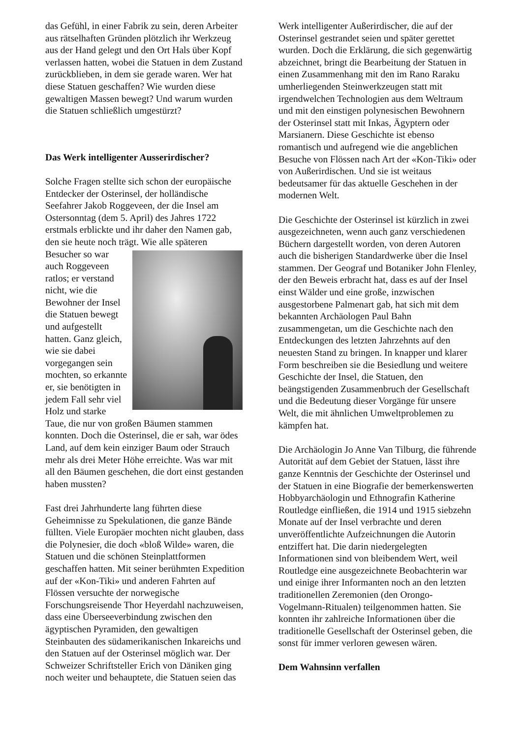das Gefühl, in einer Fabrik zu sein, deren Arbeiter aus rätselhaften Gründen plötzlich ihr Werkzeug aus der Hand gelegt und den Ort Hals über Kopf verlassen hatten, wobei die Statuen in dem Zustand zurückblieben, in dem sie gerade waren. Wer hat diese Statuen geschaffen? Wie wurden diese gewaltigen Massen bewegt? Und warum wurden die Statuen schließlich umgestürzt?
Das Werk intelligenter Ausserirdischer?
Solche Fragen stellte sich schon der europäische Entdecker der Osterinsel, der holländische Seefahrer Jakob Roggeveen, der die Insel am Ostersonntag (dem 5. April) des Jahres 1722 erstmals erblickte und ihr daher den Namen gab, den sie heute noch trägt. Wie alle späteren Besucher so war auch Roggeveen ratlos; er verstand nicht, wie die Bewohner der Insel die Statuen bewegt und aufgestellt hatten. Ganz gleich, wie sie dabei vorgegangen sein mochten, so erkannte er, sie benötigten in jedem Fall sehr viel Holz und starke Taue, die nur von großen Bäumen stammen konnten. Doch die Osterinsel, die er sah, war ödes Land, auf dem kein einziger Baum oder Strauch mehr als drei Meter Höhe erreichte. Was war mit all den Bäumen geschehen, die dort einst gestanden haben mussten?
Fast drei Jahrhunderte lang führten diese Geheimnisse zu Spekulationen, die ganze Bände füllten. Viele Europäer mochten nicht glauben, dass die Polynesier, die doch «bloß Wilde» waren, die Statuen und die schönen Steinplattformen geschaffen hatten. Mit seiner berühmten Expedition auf der «Kon-Tiki» und anderen Fahrten auf Flössen versuchte der norwegische Forschungsreisende Thor Heyerdahl nachzuweisen, dass eine Überseeverbindung zwischen den ägyptischen Pyramiden, den gewaltigen Steinbauten des südamerikanischen Inkareichs und den Statuen auf der Osterinsel möglich war. Der Schweizer Schriftsteller Erich von Däniken ging noch weiter und behauptete, die Statuen seien das
Werk intelligenter Außerirdischer, die auf der Osterinsel gestrandet seien und später gerettet wurden. Doch die Erklärung, die sich gegenwärtig abzeichnet, bringt die Bearbeitung der Statuen in einen Zusammenhang mit den im Rano Raraku umherliegenden Steinwerkzeugen statt mit irgendwelchen Technologien aus dem Weltraum und mit den einstigen polynesischen Bewohnern der Osterinsel statt mit Inkas, Ägyptern oder Marsianern. Diese Geschichte ist ebenso romantisch und aufregend wie die angeblichen Besuche von Flössen nach Art der «Kon-Tiki» oder von Außerirdischen. Und sie ist weitaus bedeutsamer für das aktuelle Geschehen in der modernen Welt.
Die Geschichte der Osterinsel ist kürzlich in zwei ausgezeichneten, wenn auch ganz verschiedenen Büchern dargestellt worden, von deren Autoren auch die bisherigen Standardwerke über die Insel stammen. Der Geograf und Botaniker John Flenley, der den Beweis erbracht hat, dass es auf der Insel einst Wälder und eine große, inzwischen ausgestorbene Palmenart gab, hat sich mit dem bekannten Archäologen Paul Bahn zusammengetan, um die Geschichte nach den Entdeckungen des letzten Jahrzehnts auf den neuesten Stand zu bringen. In knapper und klarer Form beschreiben sie die Besiedlung und weitere Geschichte der Insel, die Statuen, den beängstigenden Zusammenbruch der Gesellschaft und die Bedeutung dieser Vorgänge für unsere Welt, die mit ähnlichen Umweltproblemen zu kämpfen hat.
Die Archäologin Jo Anne Van Tilburg, die führende Autorität auf dem Gebiet der Statuen, lässt ihre ganze Kenntnis der Geschichte der Osterinsel und der Statuen in eine Biografie der bemerkenswerten Hobbyarchäologin und Ethnografin Katherine Routledge einfließen, die 1914 und 1915 siebzehn Monate auf der Insel verbrachte und deren unveröffentlichte Aufzeichnungen die Autorin entziffert hat. Die darin niedergelegten Informationen sind von bleibendem Wert, weil Routledge eine ausgezeichnete Beobachterin war und einige ihrer Informanten noch an den letzten traditionellen Zeremonien (den Orongo-Vogelmann-Ritualen) teilgenommen hatten. Sie konnten ihr zahlreiche Informationen über die traditionelle Gesellschaft der Osterinsel geben, die sonst für immer verloren gewesen wären.
Dem Wahnsinn verfallen